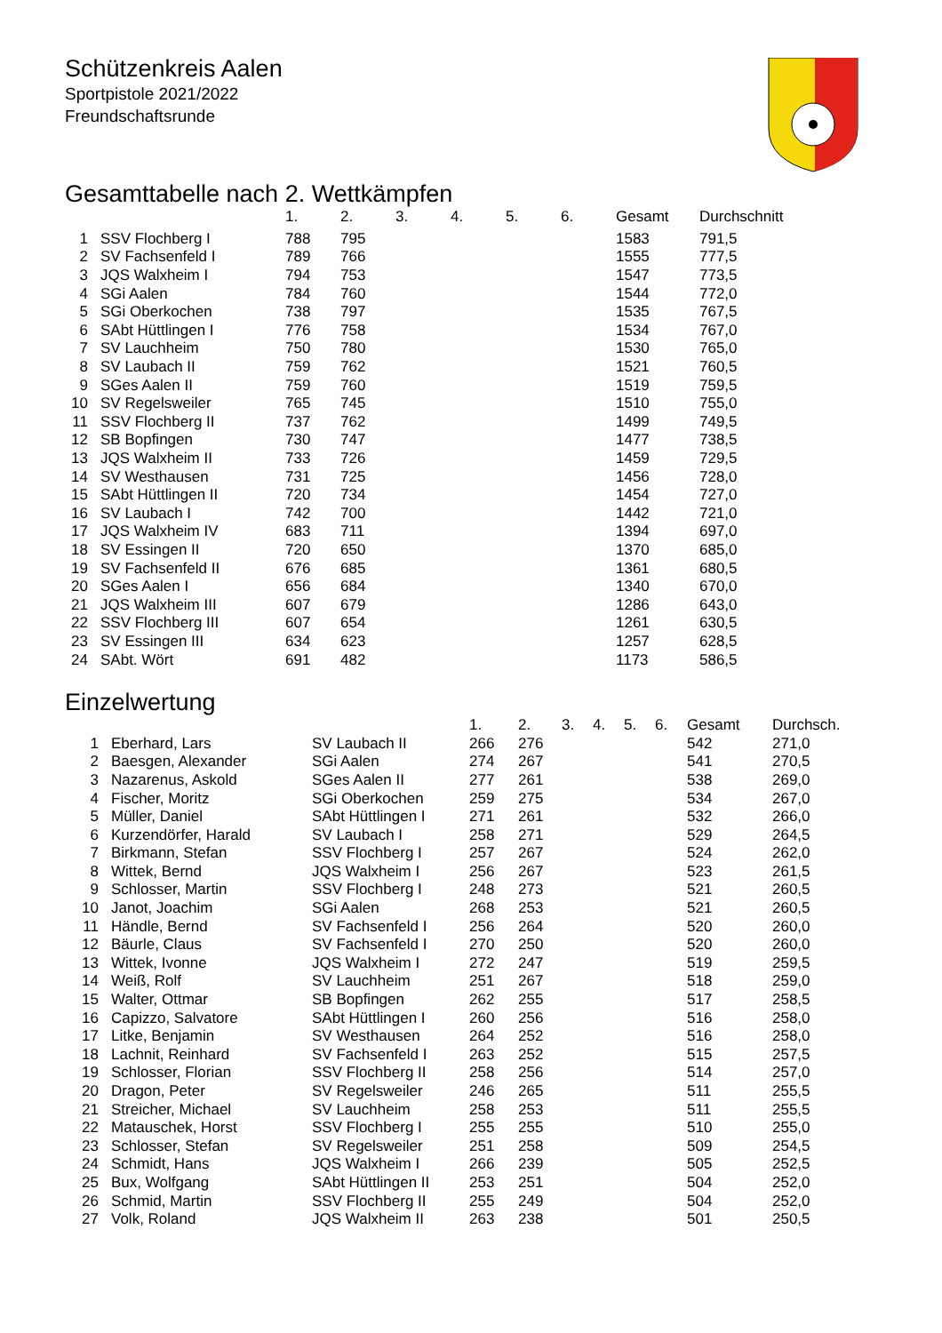Schützenkreis Aalen
Sportpistole 2021/2022
Freundschaftsrunde
Gesamttabelle nach 2. Wettkämpfen
| | | 1. | 2. | 3. | 4. | 5. | 6. | Gesamt | Durchschnitt |
| --- | --- | --- | --- | --- | --- | --- | --- | --- | --- |
| 1 | SSV Flochberg I | 788 | 795 | | | | | 1583 | 791,5 |
| 2 | SV Fachsenfeld I | 789 | 766 | | | | | 1555 | 777,5 |
| 3 | JQS Walxheim I | 794 | 753 | | | | | 1547 | 773,5 |
| 4 | SGi Aalen | 784 | 760 | | | | | 1544 | 772,0 |
| 5 | SGi Oberkochen | 738 | 797 | | | | | 1535 | 767,5 |
| 6 | SAbt Hüttlingen I | 776 | 758 | | | | | 1534 | 767,0 |
| 7 | SV Lauchheim | 750 | 780 | | | | | 1530 | 765,0 |
| 8 | SV Laubach II | 759 | 762 | | | | | 1521 | 760,5 |
| 9 | SGes Aalen II | 759 | 760 | | | | | 1519 | 759,5 |
| 10 | SV Regelsweiler | 765 | 745 | | | | | 1510 | 755,0 |
| 11 | SSV Flochberg II | 737 | 762 | | | | | 1499 | 749,5 |
| 12 | SB Bopfingen | 730 | 747 | | | | | 1477 | 738,5 |
| 13 | JQS Walxheim II | 733 | 726 | | | | | 1459 | 729,5 |
| 14 | SV Westhausen | 731 | 725 | | | | | 1456 | 728,0 |
| 15 | SAbt Hüttlingen II | 720 | 734 | | | | | 1454 | 727,0 |
| 16 | SV Laubach I | 742 | 700 | | | | | 1442 | 721,0 |
| 17 | JQS Walxheim IV | 683 | 711 | | | | | 1394 | 697,0 |
| 18 | SV Essingen II | 720 | 650 | | | | | 1370 | 685,0 |
| 19 | SV Fachsenfeld II | 676 | 685 | | | | | 1361 | 680,5 |
| 20 | SGes Aalen I | 656 | 684 | | | | | 1340 | 670,0 |
| 21 | JQS Walxheim III | 607 | 679 | | | | | 1286 | 643,0 |
| 22 | SSV Flochberg III | 607 | 654 | | | | | 1261 | 630,5 |
| 23 | SV Essingen III | 634 | 623 | | | | | 1257 | 628,5 |
| 24 | SAbt. Wört | 691 | 482 | | | | | 1173 | 586,5 |
Einzelwertung
| | | | 1. | 2. | 3. | 4. | 5. | 6. | Gesamt | Durchsch. |
| --- | --- | --- | --- | --- | --- | --- | --- | --- | --- | --- |
| 1 | Eberhard, Lars | SV Laubach II | 266 | 276 | | | | | 542 | 271,0 |
| 2 | Baesgen, Alexander | SGi Aalen | 274 | 267 | | | | | 541 | 270,5 |
| 3 | Nazarenus, Askold | SGes Aalen II | 277 | 261 | | | | | 538 | 269,0 |
| 4 | Fischer, Moritz | SGi Oberkochen | 259 | 275 | | | | | 534 | 267,0 |
| 5 | Müller, Daniel | SAbt Hüttlingen I | 271 | 261 | | | | | 532 | 266,0 |
| 6 | Kurzendörfer, Harald | SV Laubach I | 258 | 271 | | | | | 529 | 264,5 |
| 7 | Birkmann, Stefan | SSV Flochberg I | 257 | 267 | | | | | 524 | 262,0 |
| 8 | Wittek, Bernd | JQS Walxheim I | 256 | 267 | | | | | 523 | 261,5 |
| 9 | Schlosser, Martin | SSV Flochberg I | 248 | 273 | | | | | 521 | 260,5 |
| 10 | Janot, Joachim | SGi Aalen | 268 | 253 | | | | | 521 | 260,5 |
| 11 | Händle, Bernd | SV Fachsenfeld I | 256 | 264 | | | | | 520 | 260,0 |
| 12 | Bäurle, Claus | SV Fachsenfeld I | 270 | 250 | | | | | 520 | 260,0 |
| 13 | Wittek, Ivonne | JQS Walxheim I | 272 | 247 | | | | | 519 | 259,5 |
| 14 | Weiß, Rolf | SV Lauchheim | 251 | 267 | | | | | 518 | 259,0 |
| 15 | Walter, Ottmar | SB Bopfingen | 262 | 255 | | | | | 517 | 258,5 |
| 16 | Capizzo, Salvatore | SAbt Hüttlingen I | 260 | 256 | | | | | 516 | 258,0 |
| 17 | Litke, Benjamin | SV Westhausen | 264 | 252 | | | | | 516 | 258,0 |
| 18 | Lachnit, Reinhard | SV Fachsenfeld I | 263 | 252 | | | | | 515 | 257,5 |
| 19 | Schlosser, Florian | SSV Flochberg II | 258 | 256 | | | | | 514 | 257,0 |
| 20 | Dragon, Peter | SV Regelsweiler | 246 | 265 | | | | | 511 | 255,5 |
| 21 | Streicher, Michael | SV Lauchheim | 258 | 253 | | | | | 511 | 255,5 |
| 22 | Matauschek, Horst | SSV Flochberg I | 255 | 255 | | | | | 510 | 255,0 |
| 23 | Schlosser, Stefan | SV Regelsweiler | 251 | 258 | | | | | 509 | 254,5 |
| 24 | Schmidt, Hans | JQS Walxheim I | 266 | 239 | | | | | 505 | 252,5 |
| 25 | Bux, Wolfgang | SAbt Hüttlingen II | 253 | 251 | | | | | 504 | 252,0 |
| 26 | Schmid, Martin | SSV Flochberg II | 255 | 249 | | | | | 504 | 252,0 |
| 27 | Volk, Roland | JQS Walxheim II | 263 | 238 | | | | | 501 | 250,5 |